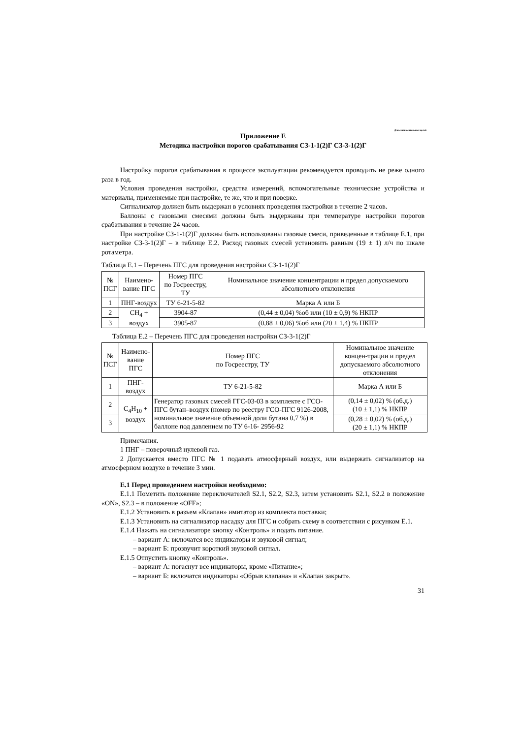Для ознакомительных целей
Приложение Е
Методика настройки порогов срабатывания СЗ-1-1(2)Г СЗ-3-1(2)Г
Настройку порогов срабатывания в процессе эксплуатации рекомендуется проводить не реже одного раза в год.
Условия проведения настройки, средства измерений, вспомогательные технические устройства и материалы, применяемые при настройке, те же, что и при поверке.
Сигнализатор должен быть выдержан в условиях проведения настройки в течение 2 часов.
Баллоны с газовыми смесями должны быть выдержаны при температуре настройки порогов срабатывания в течение 24 часов.
При настройке СЗ-1-1(2)Г должны быть использованы газовые смеси, приведенные в таблице Е.1, при настройке СЗ-3-1(2)Г – в таблице Е.2. Расход газовых смесей установить равным (19 ± 1) л/ч по шкале ротаметра.
Таблица Е.1 – Перечень ПГС для проведения настройки СЗ-1-1(2)Г
| № ПСГ | Наимено- вание ПГС | Номер ПГС по Госреестру, ТУ | Номинальное значение концентрации и предел допускаемого абсолютного отклонения |
| 1 | ПНГ-воздух | ТУ 6-21-5-82 | Марка А или Б |
| 2 | CH<sub>4</sub> + воздух | 3904-87 | (0,44 ± 0,04) %об или (10 ± 0,9) % НКПР |
| 3 | | 3905-87 | (0,88 ± 0,06) %об или (20 ± 1,4) % НКПР |
Таблица Е.2 – Перечень ПГС для проведения настройки СЗ-3-1(2)Г
| № ПСГ | Наимено- вание ПГС | Номер ПГС по Госреестру, ТУ | Номинальное значение концен-трации и предел допускаемого абсолютного отклонения |
| 1 | ПНГ-воздух | ТУ 6-21-5-82 | Марка А или Б |
| 2 | C<sub>4</sub>H<sub>10</sub> + воздух | Генератор газовых смесей ГГС-03-03 в комплекте с ГСО-ПГС бутан–воздух (номер по реестру ГСО-ПГС 9126-2008, номинальное значение объемной доли бутана 0,7 %) в баллоне под давлением по ТУ 6-16- 2956-92 | (0,14 ± 0,02) % (об.д.) (10 ± 1,1) % НКПР |
| 3 | | | (0,28 ± 0,02) % (об.д.) (20 ± 1,1) % НКПР |
Примечания.
1 ПНГ – поверочный нулевой газ.
2 Допускается вместо ПГС № 1 подавать атмосферный воздух, или выдержать сигнализатор на атмосферном воздухе в течение 3 мин.
Е.1 Перед проведением настройки необходимо:
Е.1.1 Пометить положение переключателей S2.1, S2.2, S2.3, затем установить S2.1, S2.2 в положение «ON», S2.3 – в положение «OFF»;
Е.1.2 Установить в разъем «Клапан» имитатор из комплекта поставки;
Е.1.3 Установить на сигнализатор насадку для ПГС и собрать схему в соответствии с рисунком Е.1.
Е.1.4 Нажать на сигнализаторе кнопку «Контроль» и подать питание.
– вариант А: включатся все индикаторы и звуковой сигнал;
– вариант Б: прозвучит короткий звуковой сигнал.
Е.1.5 Отпустить кнопку «Контроль».
– вариант А: погаснут все индикаторы, кроме «Питание»;
– вариант Б: включатся индикаторы «Обрыв клапана» и «Клапан закрыт».
31